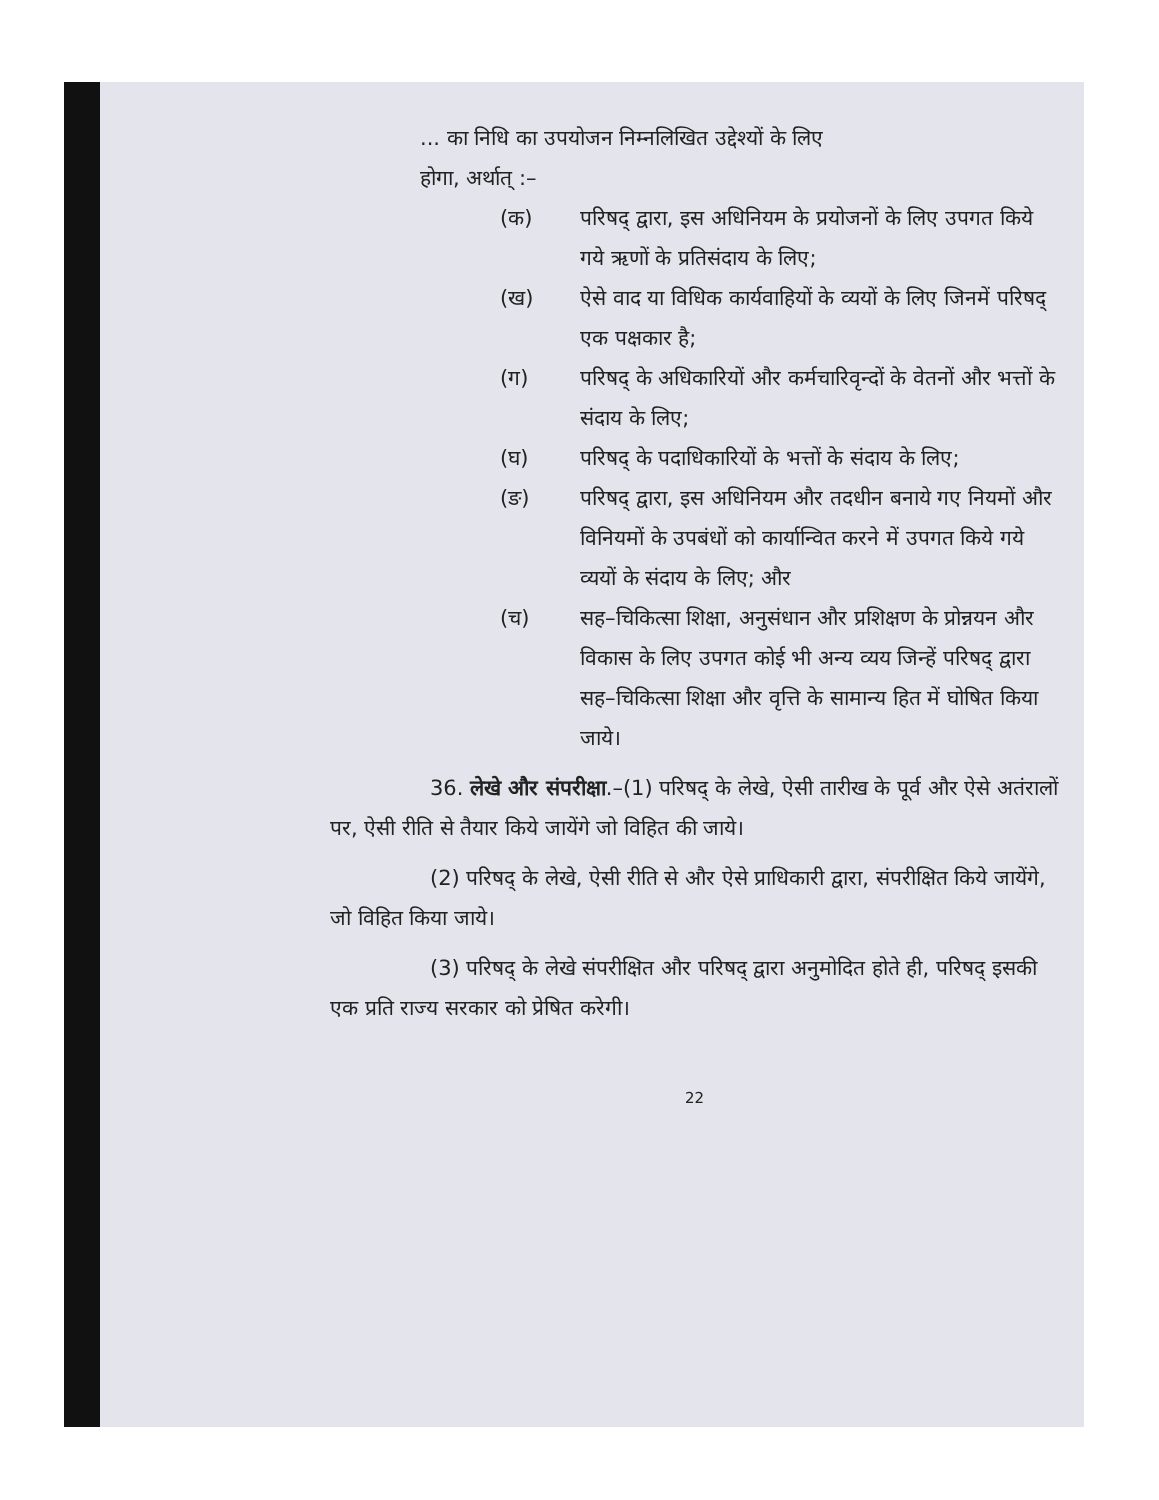... का निधि का उपयोजन निम्नलिखित उद्देश्यों के लिए
होगा, अर्थात् :–
(क) परिषद् द्वारा, इस अधिनियम के प्रयोजनों के लिए उपगत किये गये ऋणों के प्रतिसंदाय के लिए;
(ख) ऐसे वाद या विधिक कार्यवाहियों के व्ययों के लिए जिनमें परिषद् एक पक्षकार है;
(ग) परिषद् के अधिकारियों और कर्मचारिवृन्दों के वेतनों और भत्तों के संदाय के लिए;
(घ) परिषद् के पदाधिकारियों के भत्तों के संदाय के लिए;
(ङ) परिषद् द्वारा, इस अधिनियम और तदधीन बनाये गए नियमों और विनियमों के उपबंधों को कार्यान्वित करने में उपगत किये गये व्ययों के संदाय के लिए; और
(च) सह–चिकित्सा शिक्षा, अनुसंधान और प्रशिक्षण के प्रोन्नयन और विकास के लिए उपगत कोई भी अन्य व्यय जिन्हें परिषद् द्वारा सह–चिकित्सा शिक्षा और वृत्ति के सामान्य हित में घोषित किया जाये।
36. लेखे और संपरीक्षा.–(1) परिषद् के लेखे, ऐसी तारीख के पूर्व और ऐसे अतंरालों पर, ऐसी रीति से तैयार किये जायेंगे जो विहित की जाये।
(2) परिषद् के लेखे, ऐसी रीति से और ऐसे प्राधिकारी द्वारा, संपरीक्षित किये जायेंगे, जो विहित किया जाये।
(3) परिषद् के लेखे संपरीक्षित और परिषद् द्वारा अनुमोदित होते ही, परिषद् इसकी एक प्रति राज्य सरकार को प्रेषित करेगी।
22